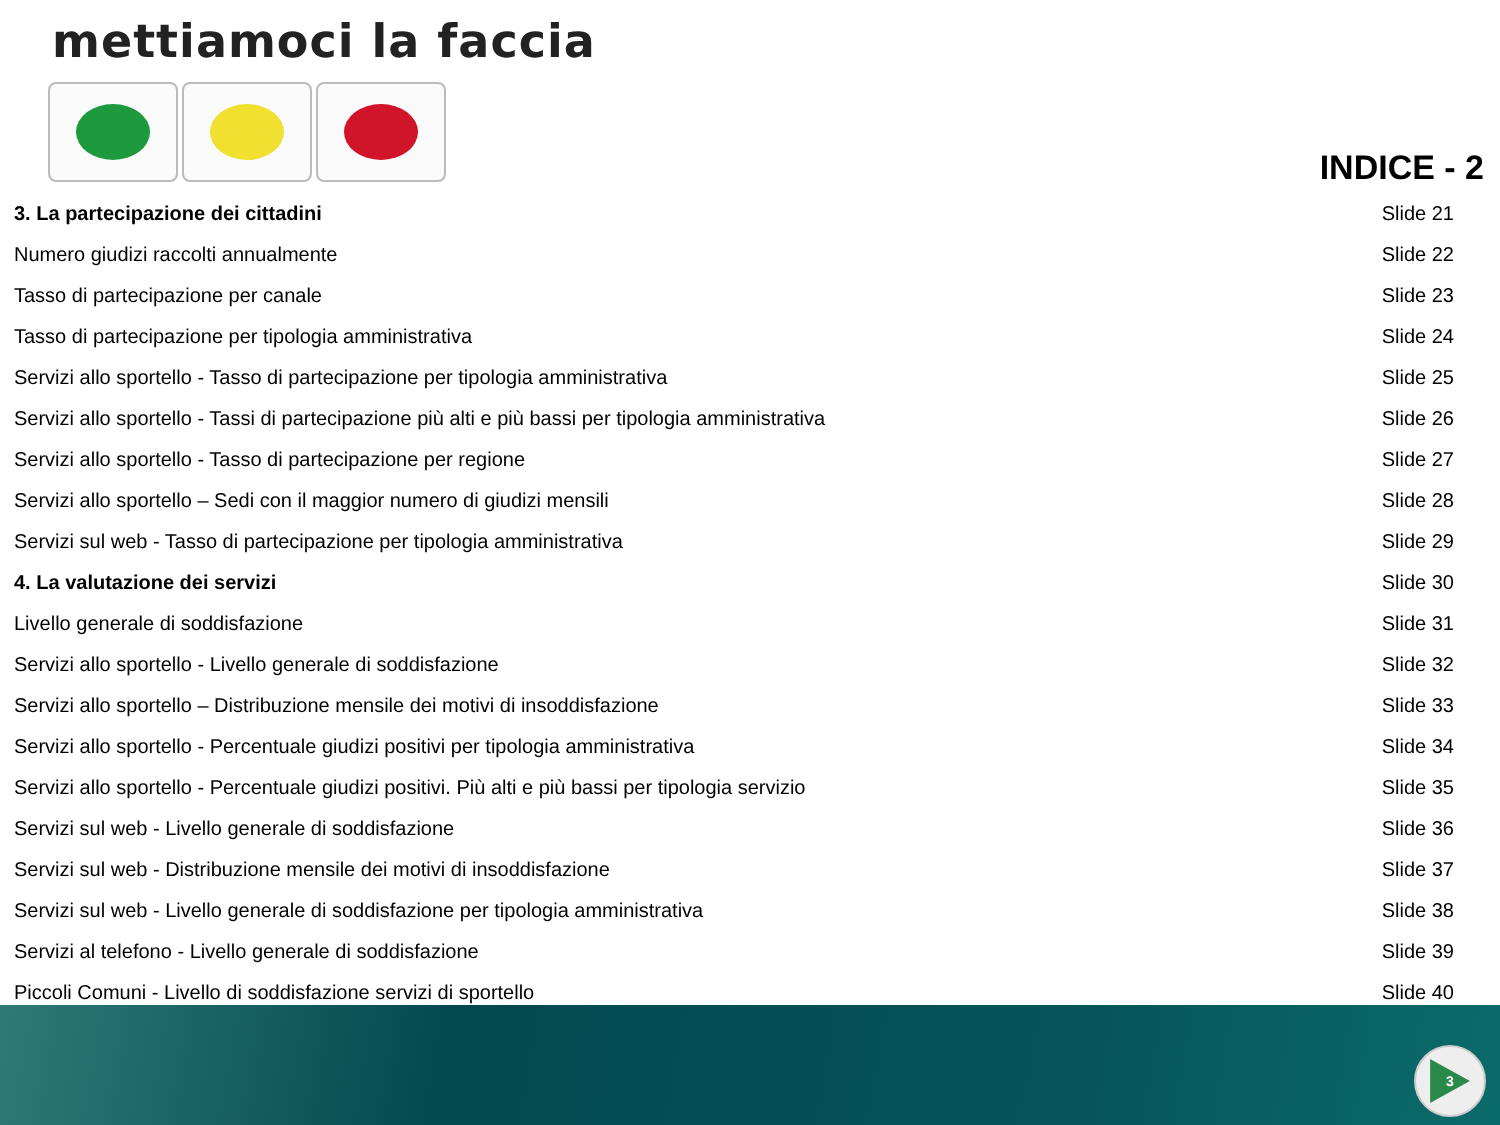mettiamoci la faccia
INDICE - 2
| 3. La partecipazione dei cittadini | Slide 21 |
| Numero giudizi raccolti annualmente | Slide 22 |
| Tasso di partecipazione per canale | Slide 23 |
| Tasso di partecipazione per tipologia amministrativa | Slide 24 |
| Servizi allo sportello - Tasso di partecipazione per tipologia amministrativa | Slide 25 |
| Servizi allo sportello - Tassi di partecipazione più alti e più bassi per tipologia amministrativa | Slide 26 |
| Servizi allo sportello - Tasso di partecipazione per regione | Slide 27 |
| Servizi allo sportello – Sedi con il maggior numero di giudizi mensili | Slide 28 |
| Servizi sul web - Tasso di partecipazione per tipologia amministrativa | Slide 29 |
| 4. La valutazione dei servizi | Slide 30 |
| Livello generale di soddisfazione | Slide 31 |
| Servizi allo sportello - Livello generale di soddisfazione | Slide 32 |
| Servizi allo sportello – Distribuzione mensile dei motivi di insoddisfazione | Slide 33 |
| Servizi allo sportello - Percentuale giudizi positivi per tipologia amministrativa | Slide 34 |
| Servizi allo sportello - Percentuale giudizi positivi. Più alti e più bassi per tipologia servizio | Slide 35 |
| Servizi sul web - Livello generale di soddisfazione | Slide 36 |
| Servizi sul web - Distribuzione mensile dei motivi di insoddisfazione | Slide 37 |
| Servizi sul web - Livello generale di soddisfazione per tipologia amministrativa | Slide 38 |
| Servizi al telefono - Livello generale di soddisfazione | Slide 39 |
| Piccoli Comuni - Livello di soddisfazione servizi di sportello | Slide 40 |
3